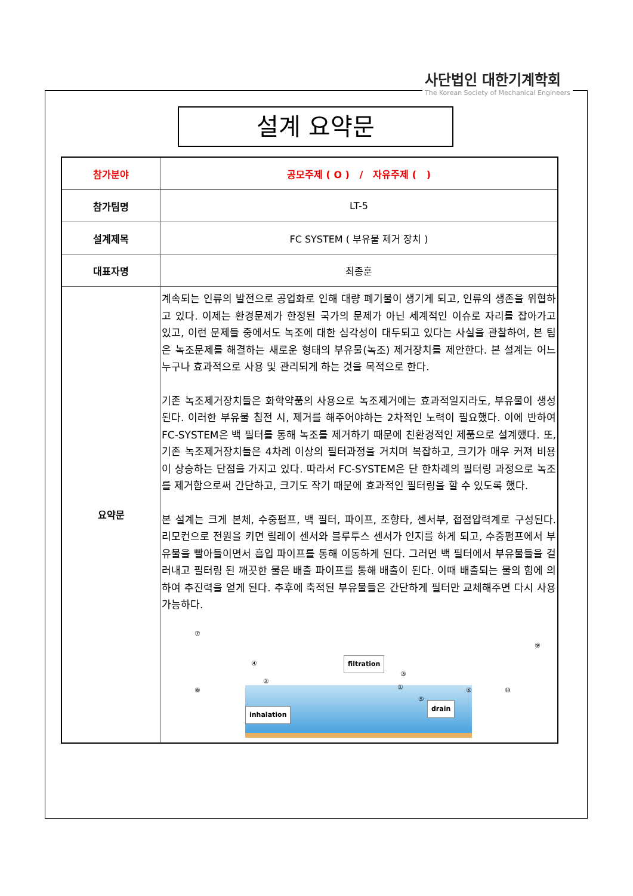사단법인 대한기계학회
The Korean Society of Mechanical Engineers
설계 요약문
| 참가분야 | 공모주제 ( O ) / 자유주제 ( ) |
| 참가팀명 | LT-5 |
| 설계제목 | FC SYSTEM ( 부유물 제거 장치 ) |
| 대표자명 | 최종훈 |
| 요약문 | 계속되는 인류의 발전으로 공업화로 인해 대량 폐기물이 생기게 되고, 인류의 생존을 위협하고 있다. 이제는 환경문제가 한정된 국가의 문제가 아닌 세계적인 이슈로 자리를 잡아가고 있고, 이런 문제들 중에서도 녹조에 대한 심각성이 대두되고 있다는 사실을 관찰하여, 본 팀은 녹조문제를 해결하는 새로운 형태의 부유물(녹조) 제거장치를 제안한다. 본 설계는 어느 누구나 효과적으로 사용 및 관리되게 하는 것을 목적으로 한다. 기존 녹조제거장치들은 화학약품의 사용으로 녹조제거에는 효과적일지라도, 부유물이 생성된다. 이러한 부유물 침전 시, 제거를 해주어야하는 2차적인 노력이 필요했다. 이에 반하여 FC-SYSTEM은 백 필터를 통해 녹조를 제거하기 때문에 친환경적인 제품으로 설계했다. 또, 기존 녹조제거장치들은 4차례 이상의 필터과정을 거치며 복잡하고, 크기가 매우 커져 비용이 상승하는 단점을 가지고 있다. 따라서 FC-SYSTEM은 단 한차례의 필터링 과정으로 녹조를 제거함으로써 간단하고, 크기도 작기 때문에 효과적인 필터링을 할 수 있도록 했다. 본 설계는 크게 본체, 수중펌프, 백 필터, 파이프, 조향타, 센서부, 접점압력계로 구성된다. 리모컨으로 전원을 키면 릴레이 센서와 블루투스 센서가 인지를 하게 되고, 수중펌프에서 부유물을 빨아들이면서 흡입 파이프를 통해 이동하게 된다. 그러면 백 필터에서 부유물들을 걸러내고 필터링 된 깨끗한 물은 배출 파이프를 통해 배출이 된다. 이때 배출되는 물의 힘에 의하여 추진력을 얻게 된다. 추후에 축적된 부유물들은 간단하게 필터만 교체해주면 다시 사용 가능하다. filtration inhalation drain ⑦ ⑧ ④ ③ ① ② ⑤ ⑥ ⑨ ⑩ |